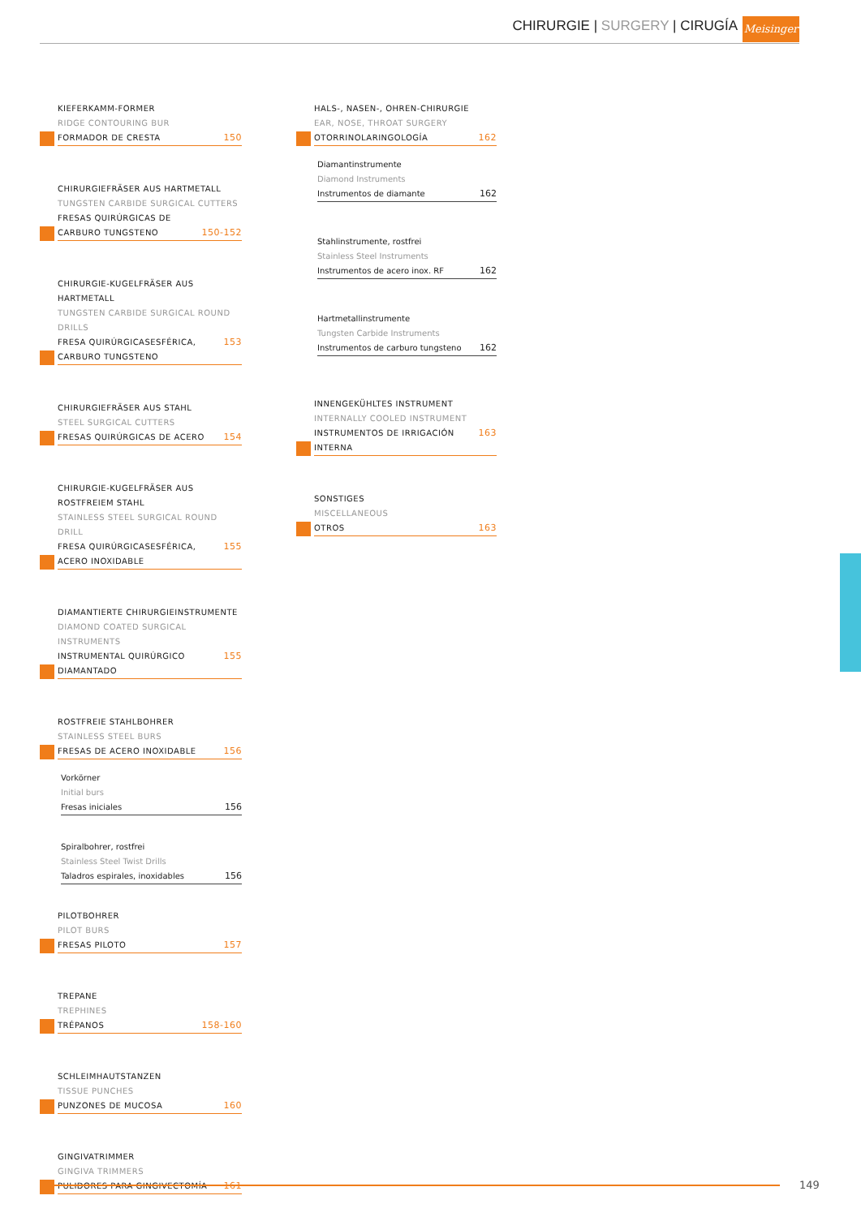CHIRURGIE | SURGERY | CIRUGÍA
Meisinger
KIEFERKAMM-FORMER
RIDGE CONTOURING BUR
FORMADOR DE CRESTA 150
CHIRURGIEFRÄSER AUS HARTMETALL
TUNGSTEN CARBIDE SURGICAL CUTTERS
FRESAS QUIRÚRGICAS DE
CARBURO TUNGSTENO 150-152
CHIRURGIE-KUGELFRÄSER AUS HARTMETALL
TUNGSTEN CARBIDE SURGICAL ROUND DRILLS
FRESA QUIRÚRGICASESFÉRICA, CARBURO TUNGSTENO 153
CHIRURGIEFRÄSER AUS STAHL
STEEL SURGICAL CUTTERS
FRESAS QUIRÚRGICAS DE ACERO 154
CHIRURGIE-KUGELFRÄSER AUS ROSTFREIEM STAHL
STAINLESS STEEL SURGICAL ROUND DRILL
FRESA QUIRÚRGICASESFÉRICA, ACERO INOXIDABLE 155
DIAMANTIERTE CHIRURGIEINSTRUMENTE
DIAMOND COATED SURGICAL INSTRUMENTS
INSTRUMENTAL QUIRÚRGICO DIAMANTADO 155
ROSTFREIE STAHLBOHRER
STAINLESS STEEL BURS
FRESAS DE ACERO INOXIDABLE 156
Vorkörner
Initial burs
Fresas iniciales 156
Spiralbohrer, rostfrei
Stainless Steel Twist Drills
Taladros espirales, inoxidables 156
PILOTBOHRER
PILOT BURS
FRESAS PILOTO 157
TREPANE
TREPHINES
TRÉPANOS 158-160
SCHLEIMHAUTSTANZEN
TISSUE PUNCHES
PUNZONES DE MUCOSA 160
GINGIVATRIMMER
GINGIVA TRIMMERS
PULIDORES PARA GINGIVECTOMÍA 161
HALS-, NASEN-, OHREN-CHIRURGIE
EAR, NOSE, THROAT SURGERY
OTORRINOLARINGOLOGÍA 162
Diamantinstrumente
Diamond Instruments
Instrumentos de diamante 162
Stahlinstrumente, rostfrei
Stainless Steel Instruments
Instrumentos de acero inox. RF 162
Hartmetallinstrumente
Tungsten Carbide Instruments
Instrumentos de carburo tungsteno 162
INNENGEKÜHLTES INSTRUMENT
INTERNALLY COOLED INSTRUMENT
INSTRUMENTOS DE IRRIGACIÓN INTERNA 163
SONSTIGES
MISCELLANEOUS
OTROS 163
149